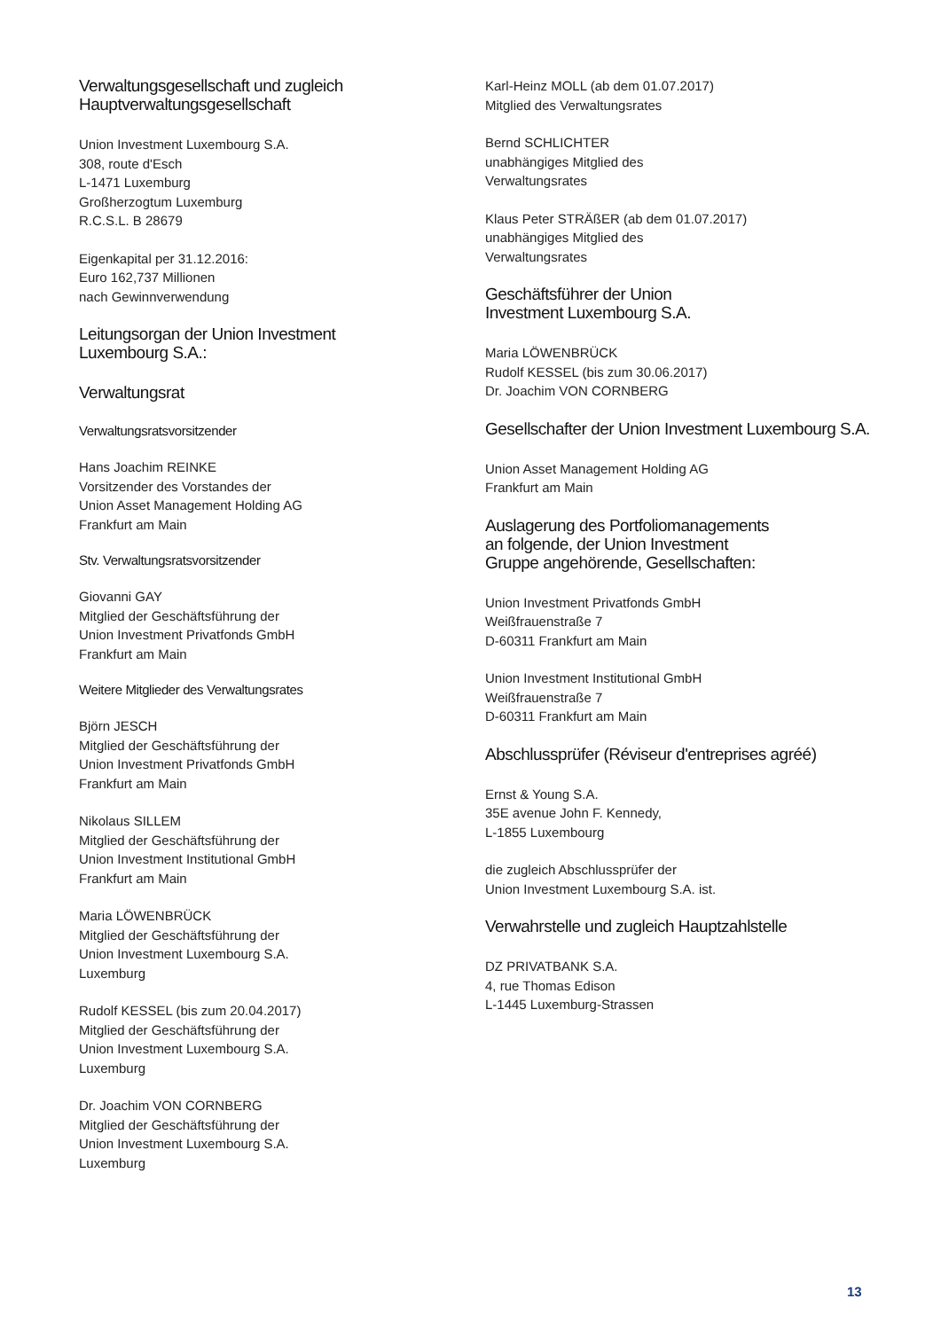Verwaltungsgesellschaft und zugleich
Hauptverwaltungsgesellschaft
Union Investment Luxembourg S.A.
308, route d'Esch
L-1471 Luxemburg
Großherzogtum Luxemburg
R.C.S.L. B 28679
Eigenkapital per 31.12.2016:
Euro 162,737 Millionen
nach Gewinnverwendung
Leitungsorgan der Union Investment
Luxembourg S.A.:
Verwaltungsrat
Verwaltungsratsvorsitzender
Hans Joachim REINKE
Vorsitzender des Vorstandes der
Union Asset Management Holding AG
Frankfurt am Main
Stv. Verwaltungsratsvorsitzender
Giovanni GAY
Mitglied der Geschäftsführung der
Union Investment Privatfonds GmbH
Frankfurt am Main
Weitere Mitglieder des Verwaltungsrates
Björn JESCH
Mitglied der Geschäftsführung der
Union Investment Privatfonds GmbH
Frankfurt am Main
Nikolaus SILLEM
Mitglied der Geschäftsführung der
Union Investment Institutional GmbH
Frankfurt am Main
Maria LÖWENBRÜCK
Mitglied der Geschäftsführung der
Union Investment Luxembourg S.A.
Luxemburg
Rudolf KESSEL (bis zum 20.04.2017)
Mitglied der Geschäftsführung der
Union Investment Luxembourg S.A.
Luxemburg
Dr. Joachim VON CORNBERG
Mitglied der Geschäftsführung der
Union Investment Luxembourg S.A.
Luxemburg
Karl-Heinz MOLL (ab dem 01.07.2017)
Mitglied des Verwaltungsrates
Bernd SCHLICHTER
unabhängiges Mitglied des
Verwaltungsrates
Klaus Peter STRÄßER (ab dem 01.07.2017)
unabhängiges Mitglied des
Verwaltungsrates
Geschäftsführer der Union
Investment Luxembourg S.A.
Maria LÖWENBRÜCK
Rudolf KESSEL (bis zum 30.06.2017)
Dr. Joachim VON CORNBERG
Gesellschafter der Union Investment Luxembourg S.A.
Union Asset Management Holding AG
Frankfurt am Main
Auslagerung des Portfoliomanagements
an folgende, der Union Investment
Gruppe angehörende, Gesellschaften:
Union Investment Privatfonds GmbH
Weißfrauenstraße 7
D-60311 Frankfurt am Main
Union Investment Institutional GmbH
Weißfrauenstraße 7
D-60311 Frankfurt am Main
Abschlussprüfer (Réviseur d'entreprises agréé)
Ernst & Young S.A.
35E avenue John F. Kennedy,
L-1855 Luxembourg
die zugleich Abschlussprüfer der
Union Investment Luxembourg S.A. ist.
Verwahrstelle und zugleich Hauptzahlstelle
DZ PRIVATBANK S.A.
4, rue Thomas Edison
L-1445 Luxemburg-Strassen
13